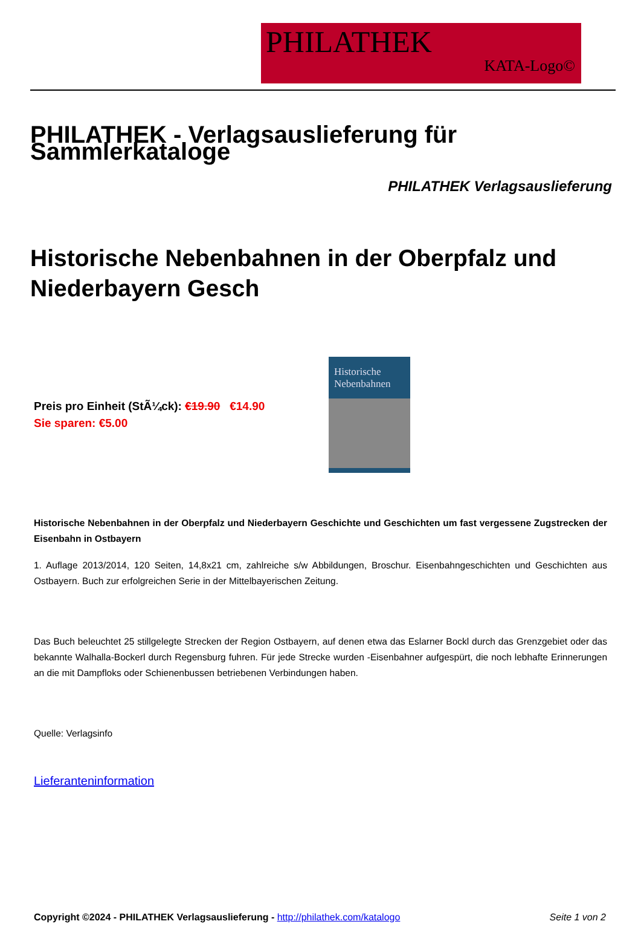PHILATHEK
KATA-Logo©
PHILATHEK - Verlagsauslieferung für Sammlerkataloge
PHILATHEK Verlagsauslieferung
Historische Nebenbahnen in der Oberpfalz und Niederbayern Gesch
Preis pro Einheit (StÃ¼ck): €19.90 €14.90
Sie sparen: €5.00
Historische
Nebenbahnen
Historische Nebenbahnen in der Oberpfalz und Niederbayern Geschichte und Geschichten um fast vergessene Zugstrecken der Eisenbahn in Ostbayern
1. Auflage 2013/2014, 120 Seiten, 14,8x21 cm, zahlreiche s/w Abbildungen, Broschur. Eisenbahngeschichten und Geschichten aus Ostbayern. Buch zur erfolgreichen Serie in der Mittelbayerischen Zeitung.
Das Buch beleuchtet 25 stillgelegte Strecken der Region Ostbayern, auf denen etwa das Eslarner Bockl durch das Grenzgebiet oder das bekannte Walhalla-Bockerl durch Regensburg fuhren. Für jede Strecke wurden -Eisenbahner aufgespürt, die noch lebhafte Erinnerungen an die mit Dampfloks oder Schienenbussen betriebenen Verbindungen haben.
Quelle: Verlagsinfo
Lieferanteninformation
Copyright ©2024 - PHILATHEK Verlagsauslieferung - http://philathek.com/katalogo Seite 1 von 2